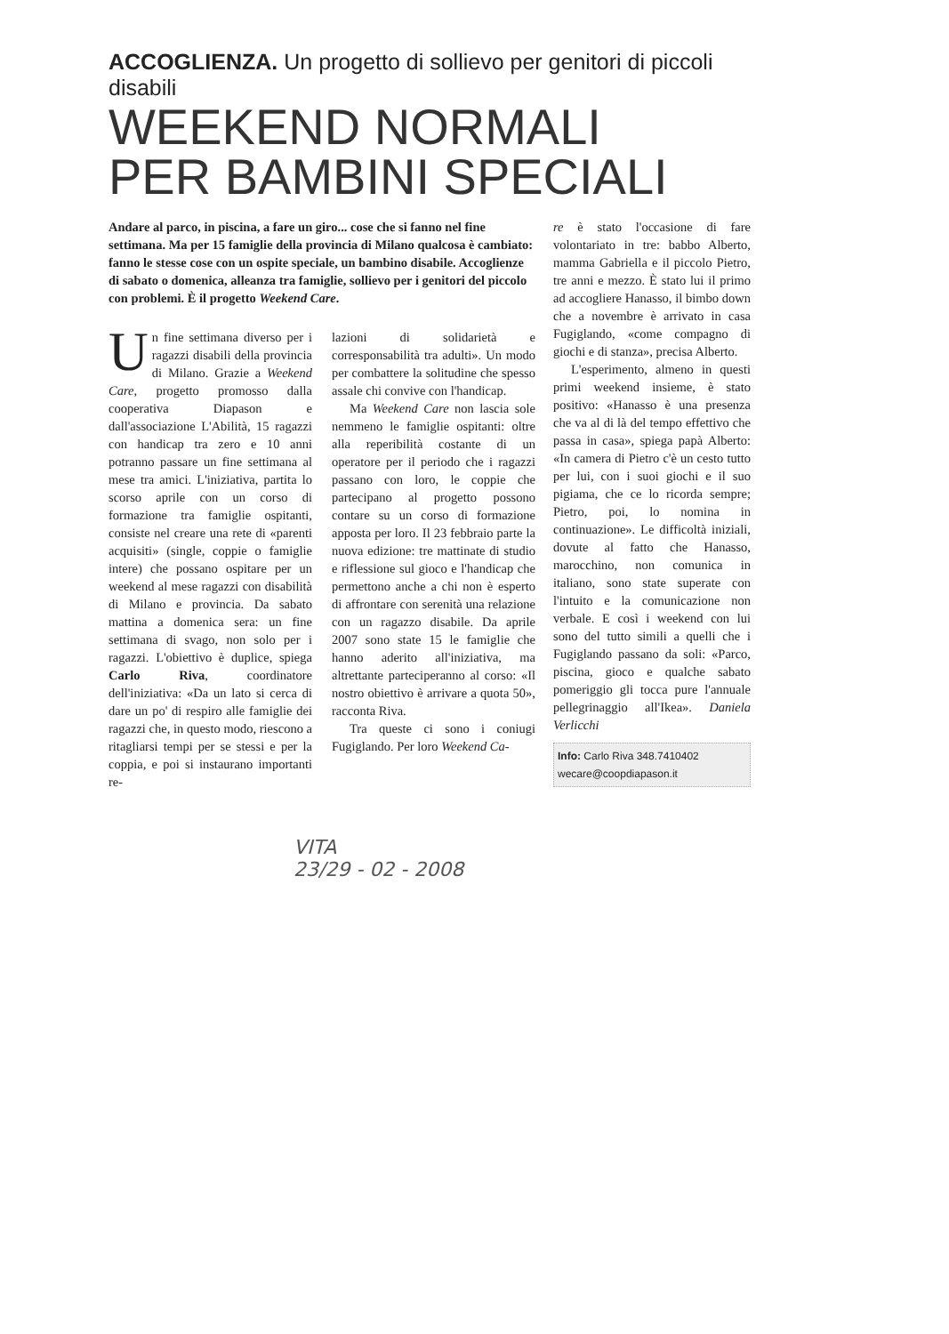ACCOGLIENZA. Un progetto di sollievo per genitori di piccoli disabili
WEEKEND NORMALI
PER BAMBINI SPECIALI
Andare al parco, in piscina, a fare un giro... cose che si fanno nel fine settimana. Ma per 15 famiglie della provincia di Milano qualcosa è cambiato: fanno le stesse cose con un ospite speciale, un bambino disabile. Accoglienze di sabato o domenica, alleanza tra famiglie, sollievo per i genitori del piccolo con problemi. È il progetto Weekend Care.
Un fine settimana diverso per i ragazzi disabili della provincia di Milano. Grazie a Weekend Care, progetto promosso dalla cooperativa Diapason e dall'associazione L'Abilità, 15 ragazzi con handicap tra zero e 10 anni potranno passare un fine settimana al mese tra amici. L'iniziativa, partita lo scorso aprile con un corso di formazione tra famiglie ospitanti, consiste nel creare una rete di «parenti acquisiti» (single, coppie o famiglie intere) che possano ospitare per un weekend al mese ragazzi con disabilità di Milano e provincia. Da sabato mattina a domenica sera: un fine settimana di svago, non solo per i ragazzi. L'obiettivo è duplice, spiega Carlo Riva, coordinatore dell'iniziativa: «Da un lato si cerca di dare un po' di respiro alle famiglie dei ragazzi che, in questo modo, riescono a ritagliarsi tempi per se stessi e per la coppia, e poi si instaurano importanti re-
lazioni di solidarietà e corresponsabilità tra adulti». Un modo per combattere la solitudine che spesso assale chi convive con l'handicap.
Ma Weekend Care non lascia sole nemmeno le famiglie ospitanti: oltre alla reperibilità costante di un operatore per il periodo che i ragazzi passano con loro, le coppie che partecipano al progetto possono contare su un corso di formazione apposta per loro. Il 23 febbraio parte la nuova edizione: tre mattinate di studio e riflessione sul gioco e l'handicap che permettono anche a chi non è esperto di affrontare con serenità una relazione con un ragazzo disabile. Da aprile 2007 sono state 15 le famiglie che hanno aderito all'iniziativa, ma altrettante parteciperanno al corso: «Il nostro obiettivo è arrivare a quota 50», racconta Riva.
Tra queste ci sono i coniugi Fugiglando. Per loro Weekend Ca-
re è stato l'occasione di fare volontariato in tre: babbo Alberto, mamma Gabriella e il piccolo Pietro, tre anni e mezzo. È stato lui il primo ad accogliere Hanasso, il bimbo down che a novembre è arrivato in casa Fugiglando, «come compagno di giochi e di stanza», precisa Alberto.
L'esperimento, almeno in questi primi weekend insieme, è stato positivo: «Hanasso è una presenza che va al di là del tempo effettivo che passa in casa», spiega papà Alberto: «In camera di Pietro c'è un cesto tutto per lui, con i suoi giochi e il suo pigiama, che ce lo ricorda sempre; Pietro, poi, lo nomina in continuazione». Le difficoltà iniziali, dovute al fatto che Hanasso, marocchino, non comunica in italiano, sono state superate con l'intuito e la comunicazione non verbale. E così i weekend con lui sono del tutto simili a quelli che i Fugiglando passano da soli: «Parco, piscina, gioco e qualche sabato pomeriggio gli tocca pure l'annuale pellegrinaggio all'Ikea». Daniela Verlicchi
Info: Carlo Riva 348.7410402
wecare@coopdiapason.it
VITA
23/29 - 02 - 2008